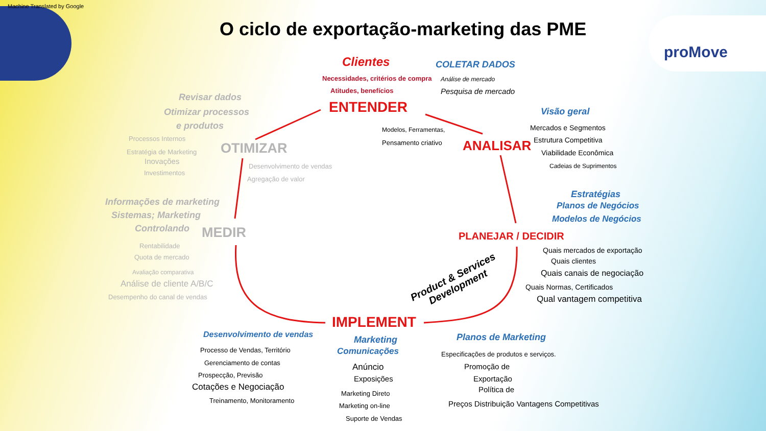Machine Translated by Google
O ciclo de exportação-marketing das PME
proMove
Clientes COLETAR DADOS
Necessidades, critérios de compra Análise de mercado
Atitudes, benefícios Pesquisa de mercado
ENTENDER
Revisar dados
Otimizar processos
e produtos
Processos Internos
OTIMIZAR
Estratégia de Marketing
Inovações
Investimentos
Desenvolvimento de vendas
Agregação de valor
Modelos, Ferramentas,
Pensamento criativo ANALISAR
Visão geral
Mercados e Segmentos
Estrutura Competitiva
Viabilidade Econômica
Cadeias de Suprimentos
Estratégias
Planos de Negócios
Modelos de Negócios
Informações de marketing
Sistemas; Marketing
Controlando MEDIR PLANEJAR / DECIDIR
Rentabilidade
Quota de mercado
Avaliação comparativa
Análise de cliente A/B/C
Desempenho do canal de vendas
Quais mercados de exportação
Quais clientes
Quais canais de negociação
Quais Normas, Certificados
Qual vantagem competitiva
Product & Services
Development
IMPLEMENT
Desenvolvimento de vendas Marketing
Comunicações
Planos de Marketing
Processo de Vendas, Território
Gerenciamento de contas
Prospecção, Previsão
Cotações e Negociação
Treinamento, Monitoramento
Anúncio
Exposições
Marketing Direto
Marketing on-line
Suporte de Vendas
Especificações de produtos e serviços.
Promoção de
Exportação
Política de
Preços Distribuição Vantagens Competitivas